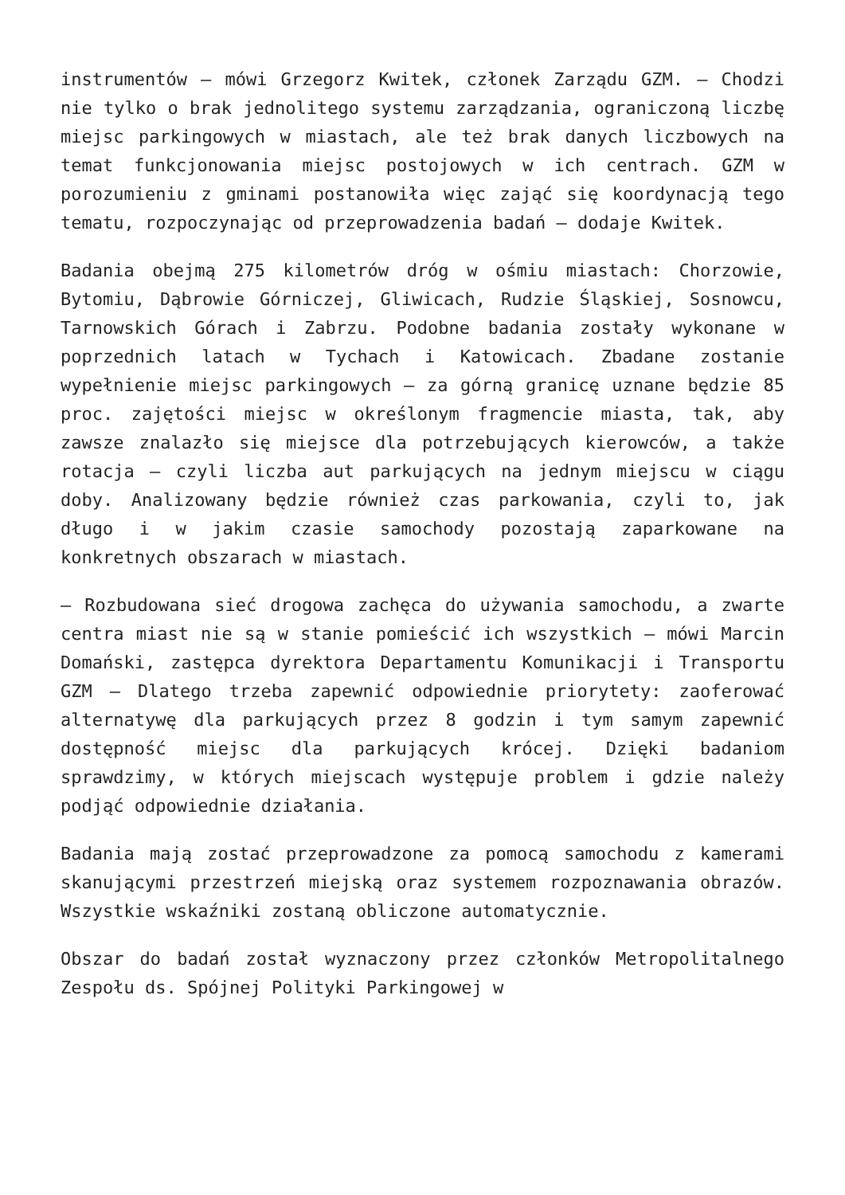instrumentów – mówi Grzegorz Kwitek, członek Zarządu GZM. – Chodzi nie tylko o brak jednolitego systemu zarządzania, ograniczoną liczbę miejsc parkingowych w miastach, ale też brak danych liczbowych na temat funkcjonowania miejsc postojowych w ich centrach. GZM w porozumieniu z gminami postanowiła więc zająć się koordynacją tego tematu, rozpoczynając od przeprowadzenia badań – dodaje Kwitek.
Badania obejmą 275 kilometrów dróg w ośmiu miastach: Chorzowie, Bytomiu, Dąbrowie Górniczej, Gliwicach, Rudzie Śląskiej, Sosnowcu, Tarnowskich Górach i Zabrzu. Podobne badania zostały wykonane w poprzednich latach w Tychach i Katowicach. Zbadane zostanie wypełnienie miejsc parkingowych – za górną granicę uznane będzie 85 proc. zajętości miejsc w określonym fragmencie miasta, tak, aby zawsze znalazło się miejsce dla potrzebujących kierowców, a także rotacja – czyli liczba aut parkujących na jednym miejscu w ciągu doby. Analizowany będzie również czas parkowania, czyli to, jak długo i w jakim czasie samochody pozostają zaparkowane na konkretnych obszarach w miastach.
– Rozbudowana sieć drogowa zachęca do używania samochodu, a zwarte centra miast nie są w stanie pomieścić ich wszystkich – mówi Marcin Domański, zastępca dyrektora Departamentu Komunikacji i Transportu GZM – Dlatego trzeba zapewnić odpowiednie priorytety: zaoferować alternatywę dla parkujących przez 8 godzin i tym samym zapewnić dostępność miejsc dla parkujących krócej. Dzięki badaniom sprawdzimy, w których miejscach występuje problem i gdzie należy podjąć odpowiednie działania.
Badania mają zostać przeprowadzone za pomocą samochodu z kamerami skanującymi przestrzeń miejską oraz systemem rozpoznawania obrazów. Wszystkie wskaźniki zostaną obliczone automatycznie.
Obszar do badań został wyznaczony przez członków Metropolitalnego Zespołu ds. Spójnej Polityki Parkingowej w